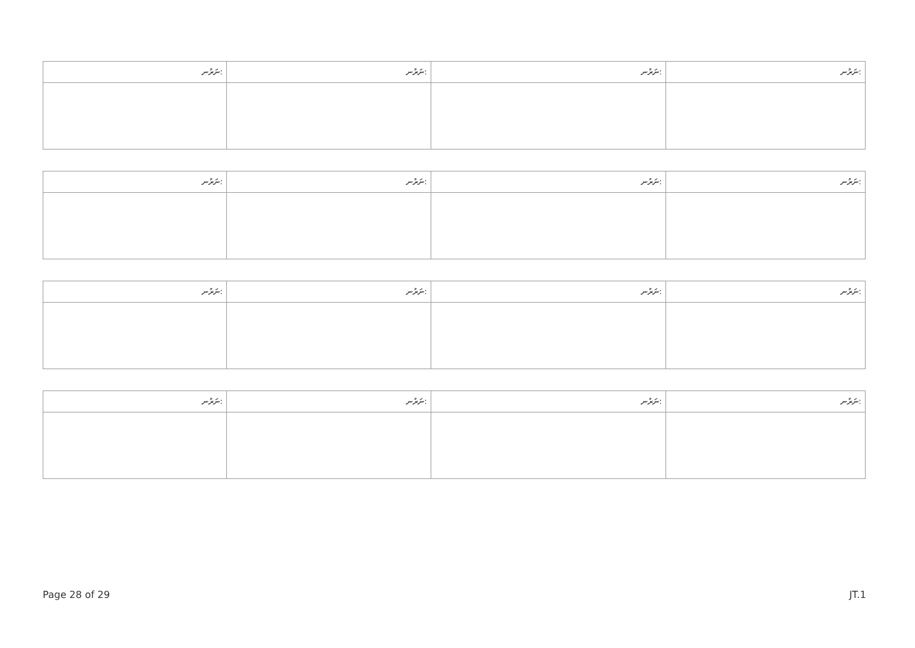| ނަރުނ: | ނަރުނ: | ނަރުނ: | ނަރުނ: |
| --- | --- | --- | --- |
| ނަރުނ: | ނަރުނ: | ނަރުނ: | ނަރުނ: |
| --- | --- | --- | --- |
| ނަރުނ: | ނަރުނ: | ނަރުނ: | ނަރުނ: |
| --- | --- | --- | --- |
| ނަރުނ: | ނަރުނ: | ނަރުނ: | ނަރުނ: |
| --- | --- | --- | --- |
Page 28 of 29 JT.1